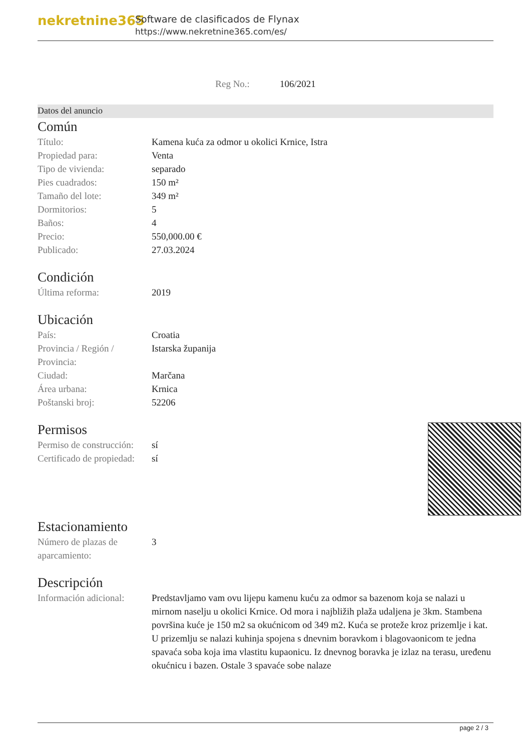nekretnine365
Software de clasificados de Flynax
https://www.nekretnine365.com/es/
Reg No.: 106/2021
Datos del anuncio
Común
| Título: | Kamena kuća za odmor u okolici Krnice, Istra |
| Propiedad para: | Venta |
| Tipo de vivienda: | separado |
| Pies cuadrados: | 150 m² |
| Tamaño del lote: | 349 m² |
| Dormitorios: | 5 |
| Baños: | 4 |
| Precio: | 550,000.00 € |
| Publicado: | 27.03.2024 |
Condición
| Última reforma: | 2019 |
Ubicación
| País: | Croatia |
| Provincia / Región / Provincia: | Istarska županija |
| Ciudad: | Marčana |
| Área urbana: | Krnica |
| Poštanski broj: | 52206 |
Permisos
| Permiso de construcción: | sí |
| Certificado de propiedad: | sí |
Estacionamiento
| Número de plazas de aparcamiento: | 3 |
Descripción
| Información adicional: | Predstavljamo vam ovu lijepu kamenu kuću za odmor sa bazenom koja se nalazi u mirnom naselju u okolici Krnice. Od mora i najbližih plaža udaljena je 3km. Stambena površina kuće je 150 m2 sa okućnicom od 349 m2. Kuća se proteže kroz prizemlje i kat. U prizemlju se nalazi kuhinja spojena s dnevnim boravkom i blagovaonicom te jedna spavaća soba koja ima vlastitu kupaonicu. Iz dnevnog boravka je izlaz na terasu, uređenu okućnicu i bazen. Ostale 3 spavaće sobe nalaze |
page 2 / 3